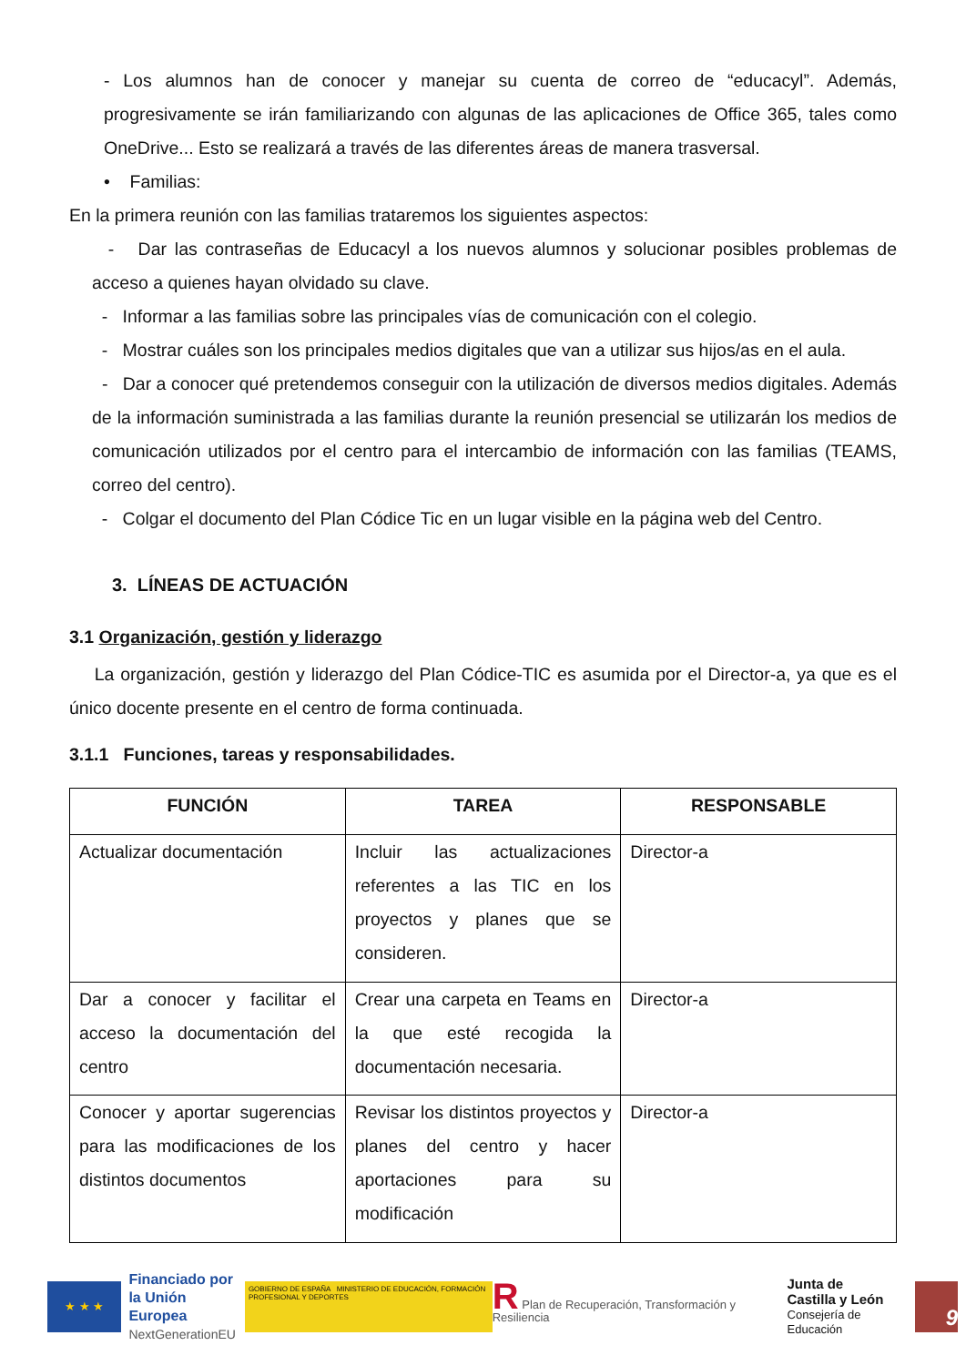- Los alumnos han de conocer y manejar su cuenta de correo de “educacyl”. Además, progresivamente se irán familiarizando con algunas de las aplicaciones de Office 365, tales como OneDrive... Esto se realizará a través de las diferentes áreas de manera trasversal.
• Familias:
En la primera reunión con las familias trataremos los siguientes aspectos:
- Dar las contraseñas de Educacyl a los nuevos alumnos y solucionar posibles problemas de acceso a quienes hayan olvidado su clave.
- Informar a las familias sobre las principales vías de comunicación con el colegio.
- Mostrar cuáles son los principales medios digitales que van a utilizar sus hijos/as en el aula.
- Dar a conocer qué pretendemos conseguir con la utilización de diversos medios digitales. Además de la información suministrada a las familias durante la reunión presencial se utilizarán los medios de comunicación utilizados por el centro para el intercambio de información con las familias (TEAMS, correo del centro).
- Colgar el documento del Plan Códice Tic en un lugar visible en la página web del Centro.
3. LÍNEAS DE ACTUACIÓN
3.1 Organización, gestión y liderazgo
La organización, gestión y liderazgo del Plan Códice-TIC es asumida por el Director-a, ya que es el único docente presente en el centro de forma continuada.
3.1.1 Funciones, tareas y responsabilidades.
| FUNCIÓN | TAREA | RESPONSABLE |
| --- | --- | --- |
| Actualizar documentación | Incluir las actualizaciones referentes a las TIC en los proyectos y planes que se consideren. | Director-a |
| Dar a conocer y facilitar el acceso la documentación del centro | Crear una carpeta en Teams en la que esté recogida la documentación necesaria. | Director-a |
| Conocer y aportar sugerencias para las modificaciones de los distintos documentos | Revisar los distintos proyectos y planes del centro y hacer aportaciones para su modificación | Director-a |
★ ★ ★
Financiado por
la Unión Europea
NextGenerationEU
GOBIERNO DE ESPAÑA MINISTERIO DE EDUCACIÓN, FORMACIÓN PROFESIONAL Y DEPORTES
R Plan de Recuperación, Transformación y Resiliencia
Junta de
Castilla y León
Consejería de Educación
9